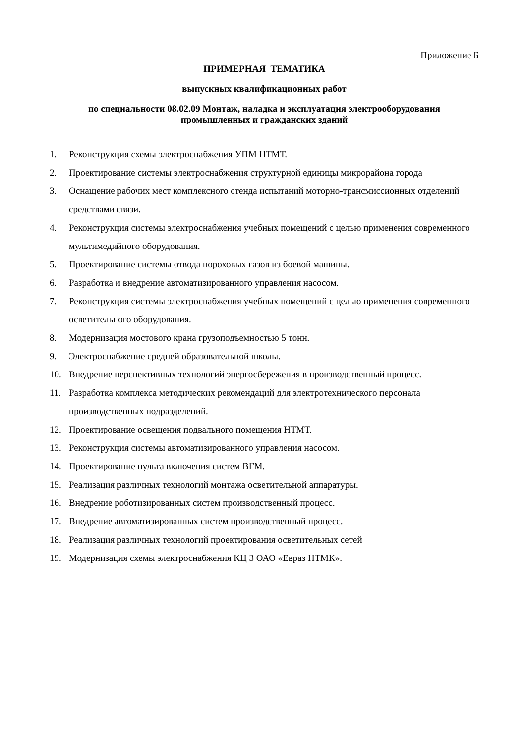Приложение Б
ПРИМЕРНАЯ ТЕМАТИКА
выпускных квалификационных работ
по специальности 08.02.09 Монтаж, наладка и эксплуатация электрооборудования
промышленных и гражданских зданий
1. Реконструкция схемы электроснабжения УПМ НТМТ.
2. Проектирование системы электроснабжения структурной единицы микрорайона города
3. Оснащение рабочих мест комплексного стенда испытаний моторно-трансмиссионных отделений средствами связи.
4. Реконструкция системы электроснабжения учебных помещений с целью применения современного мультимедийного оборудования.
5. Проектирование системы отвода пороховых газов из боевой машины.
6. Разработка и внедрение автоматизированного управления насосом.
7. Реконструкция системы электроснабжения учебных помещений с целью применения современного осветительного оборудования.
8. Модернизация мостового крана грузоподъемностью 5 тонн.
9. Электроснабжение средней образовательной школы.
10. Внедрение перспективных технологий энергосбережения в производственный процесс.
11. Разработка комплекса методических рекомендаций для электротехнического персонала производственных подразделений.
12. Проектирование освещения подвального помещения НТМТ.
13. Реконструкция системы автоматизированного управления насосом.
14. Проектирование пульта включения систем ВГМ.
15. Реализация различных технологий монтажа осветительной аппаратуры.
16. Внедрение роботизированных систем производственный процесс.
17. Внедрение автоматизированных систем производственный процесс.
18. Реализация различных технологий проектирования осветительных сетей
19. Модернизация схемы электроснабжения КЦ 3 ОАО «Евраз НТМК».